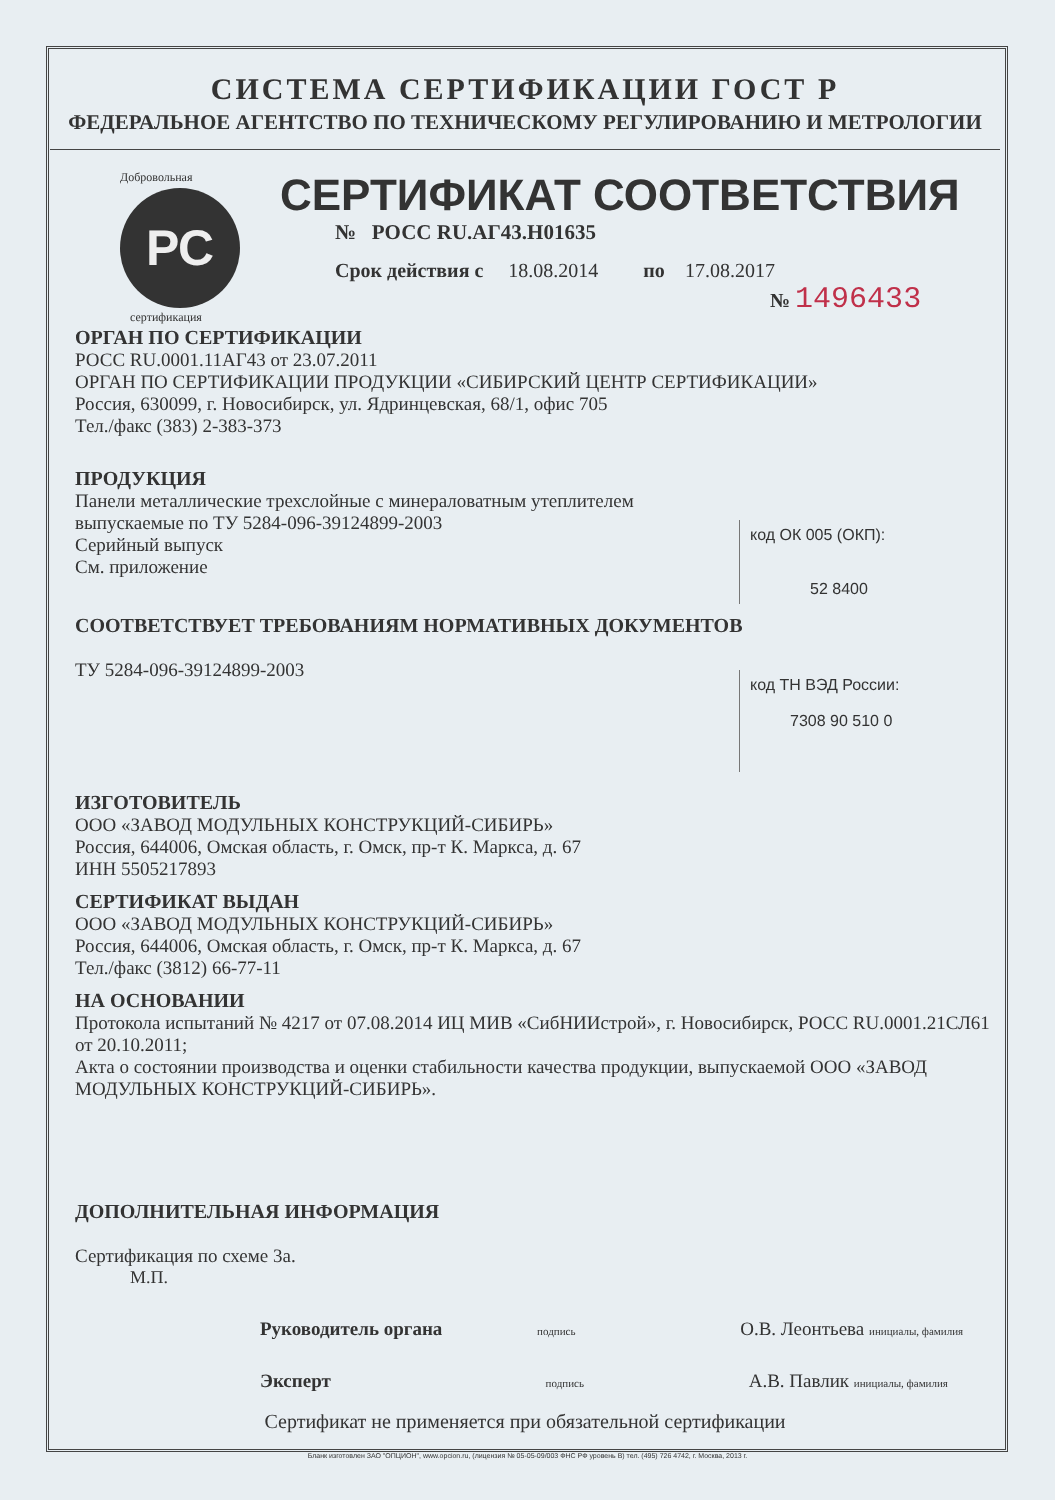СИСТЕМА СЕРТИФИКАЦИИ ГОСТ Р
ФЕДЕРАЛЬНОЕ АГЕНТСТВО ПО ТЕХНИЧЕСКОМУ РЕГУЛИРОВАНИЮ И МЕТРОЛОГИИ
РС
Добровольная
сертификация
СЕРТИФИКАТ СООТВЕТСТВИЯ
№ РОСС RU.АГ43.Н01635
Срок действия с 18.08.2014 по 17.08.2017
№ 1496433
ОРГАН ПО СЕРТИФИКАЦИИ
РОСС RU.0001.11АГ43 от 23.07.2011
ОРГАН ПО СЕРТИФИКАЦИИ ПРОДУКЦИИ «СИБИРСКИЙ ЦЕНТР СЕРТИФИКАЦИИ»
Россия, 630099, г. Новосибирск, ул. Ядринцевская, 68/1, офис 705
Тел./факс (383) 2-383-373
код ОК 005 (ОКП):
52 8400
ПРОДУКЦИЯ
Панели металлические трехслойные с минераловатным утеплителем
выпускаемые по ТУ 5284-096-39124899-2003
Серийный выпуск
См. приложение
код ТН ВЭД России:
7308 90 510 0
СООТВЕТСТВУЕТ ТРЕБОВАНИЯМ НОРМАТИВНЫХ ДОКУМЕНТОВ
ТУ 5284-096-39124899-2003
ИЗГОТОВИТЕЛЬ
ООО «ЗАВОД МОДУЛЬНЫХ КОНСТРУКЦИЙ-СИБИРЬ»
Россия, 644006, Омская область, г. Омск, пр-т К. Маркса, д. 67
ИНН 5505217893
СЕРТИФИКАТ ВЫДАН
ООО «ЗАВОД МОДУЛЬНЫХ КОНСТРУКЦИЙ-СИБИРЬ»
Россия, 644006, Омская область, г. Омск, пр-т К. Маркса, д. 67
Тел./факс (3812) 66-77-11
НА ОСНОВАНИИ
Протокола испытаний № 4217 от 07.08.2014 ИЦ МИВ «СибНИИстрой», г. Новосибирск, РОСС RU.0001.21СЛ61 от 20.10.2011;
Акта о состоянии производства и оценки стабильности качества продукции, выпускаемой ООО «ЗАВОД МОДУЛЬНЫХ КОНСТРУКЦИЙ-СИБИРЬ».
ДОПОЛНИТЕЛЬНАЯ ИНФОРМАЦИЯ
Сертификация по схеме 3а.
М.П.
Руководитель органа подпись О.В. Леонтьева инициалы, фамилия
Эксперт подпись А.В. Павлик инициалы, фамилия
Сертификат не применяется при обязательной сертификации
Бланк изготовлен ЗАО "ОПЦИОН", www.opcion.ru, (лицензия № 05-05-09/003 ФНС РФ уровень В) тел. (495) 726 4742, г. Москва, 2013 г.